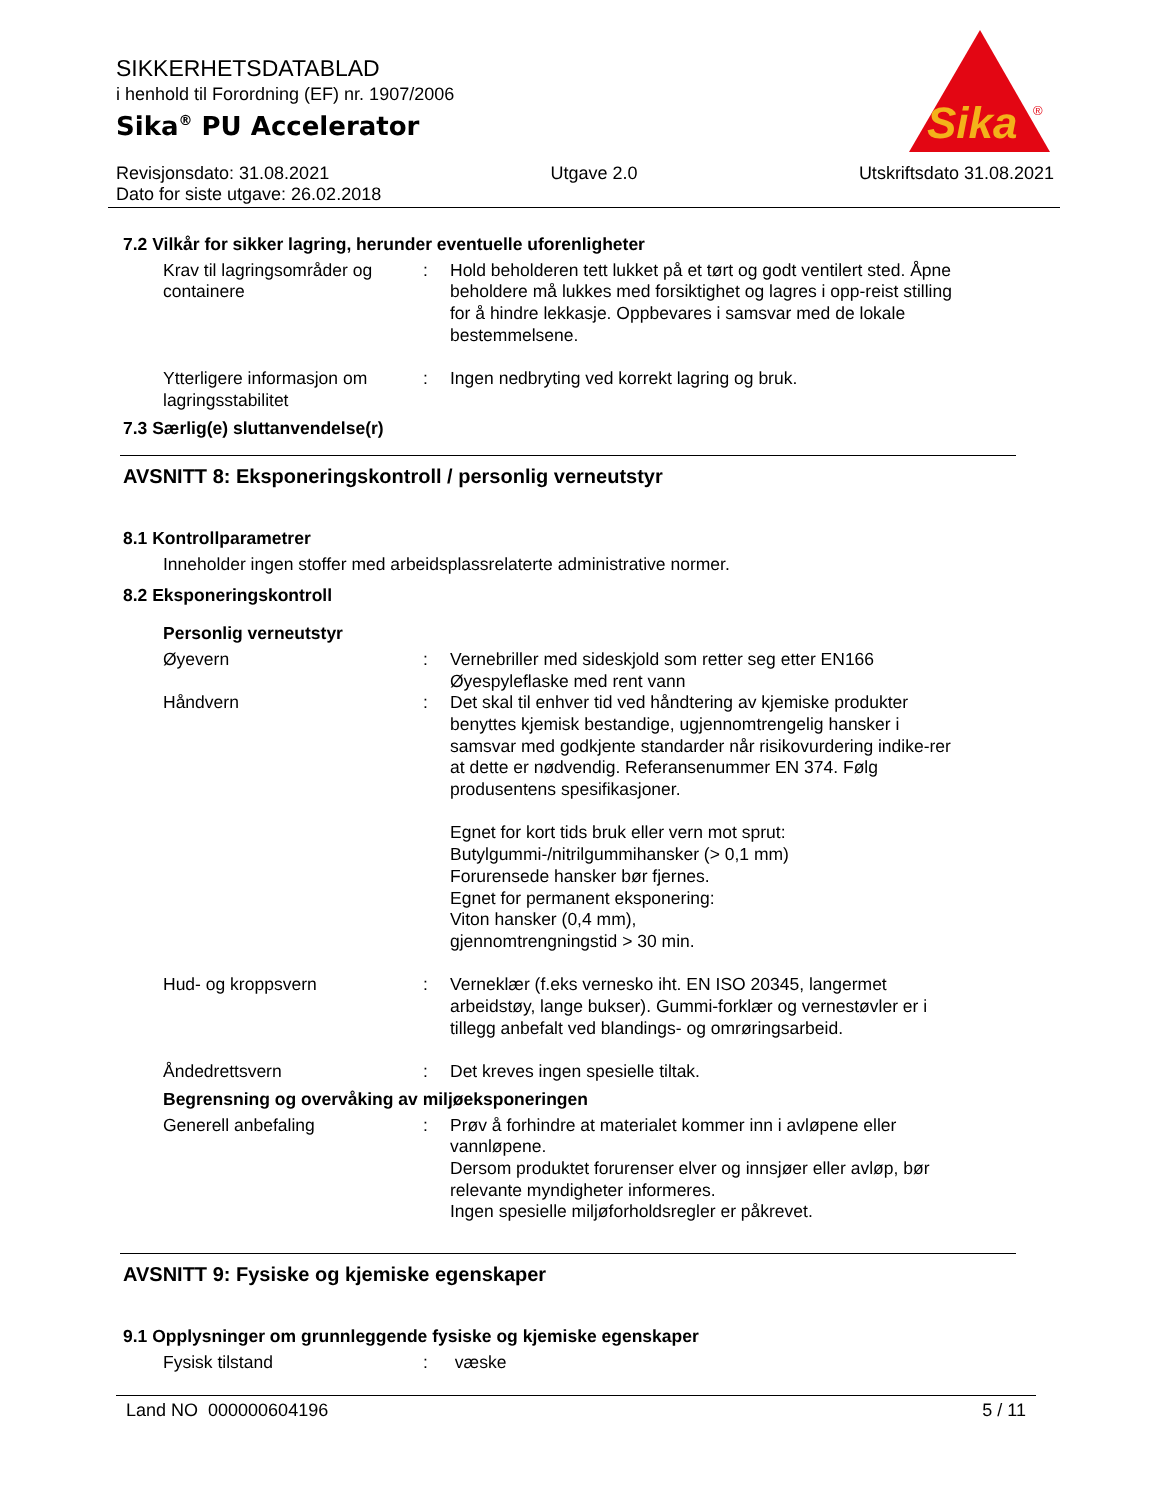SIKKERHETSDATABLAD
i henhold til Forordning (EF) nr. 1907/2006
Sika<sup>®</sup> PU Accelerator
Sika
®
Revisjonsdato: 31.08.2021 Utgave 2.0 Utskriftsdato 31.08.2021
Dato for siste utgave: 26.02.2018
7.2 Vilkår for sikker lagring, herunder eventuelle uforenligheter
Krav til lagringsområder og containere
: Hold beholderen tett lukket på et tørt og godt ventilert sted. Åpne beholdere må lukkes med forsiktighet og lagres i opp-reist stilling for å hindre lekkasje. Oppbevares i samsvar med de lokale bestemmelsene.
Ytterligere informasjon om lagringsstabilitet
: Ingen nedbryting ved korrekt lagring og bruk.
7.3 Særlig(e) sluttanvendelse(r)
AVSNITT 8: Eksponeringskontroll / personlig verneutstyr
8.1 Kontrollparametrer
Inneholder ingen stoffer med arbeidsplassrelaterte administrative normer.
8.2 Eksponeringskontroll
Personlig verneutstyr
Øyevern : Vernebriller med sideskjold som retter seg etter EN166
Øyespyleflaske med rent vann
Håndvern : Det skal til enhver tid ved håndtering av kjemiske produkter benyttes kjemisk bestandige, ugjennomtrengelig hansker i samsvar med godkjente standarder når risikovurdering indike-rer at dette er nødvendig. Referansenummer EN 374. Følg produsentens spesifikasjoner.
Egnet for kort tids bruk eller vern mot sprut:
Butylgummi-/nitrilgummihansker (> 0,1 mm)
Forurensede hansker bør fjernes.
Egnet for permanent eksponering:
Viton hansker (0,4 mm),
gjennomtrengningstid > 30 min.
Hud- og kroppsvern : Verneklær (f.eks vernesko iht. EN ISO 20345, langermet arbeidstøy, lange bukser). Gummi-forklær og vernestøvler er i tillegg anbefalt ved blandings- og omrøringsarbeid.
Åndedrettsvern : Det kreves ingen spesielle tiltak.
Begrensning og overvåking av miljøeksponeringen
Generell anbefaling : Prøv å forhindre at materialet kommer inn i avløpene eller vannløpene.
Dersom produktet forurenser elver og innsjøer eller avløp, bør relevante myndigheter informeres.
Ingen spesielle miljøforholdsregler er påkrevet.
AVSNITT 9: Fysiske og kjemiske egenskaper
9.1 Opplysninger om grunnleggende fysiske og kjemiske egenskaper
Fysisk tilstand : væske
Land NO 000000604196 5 / 11